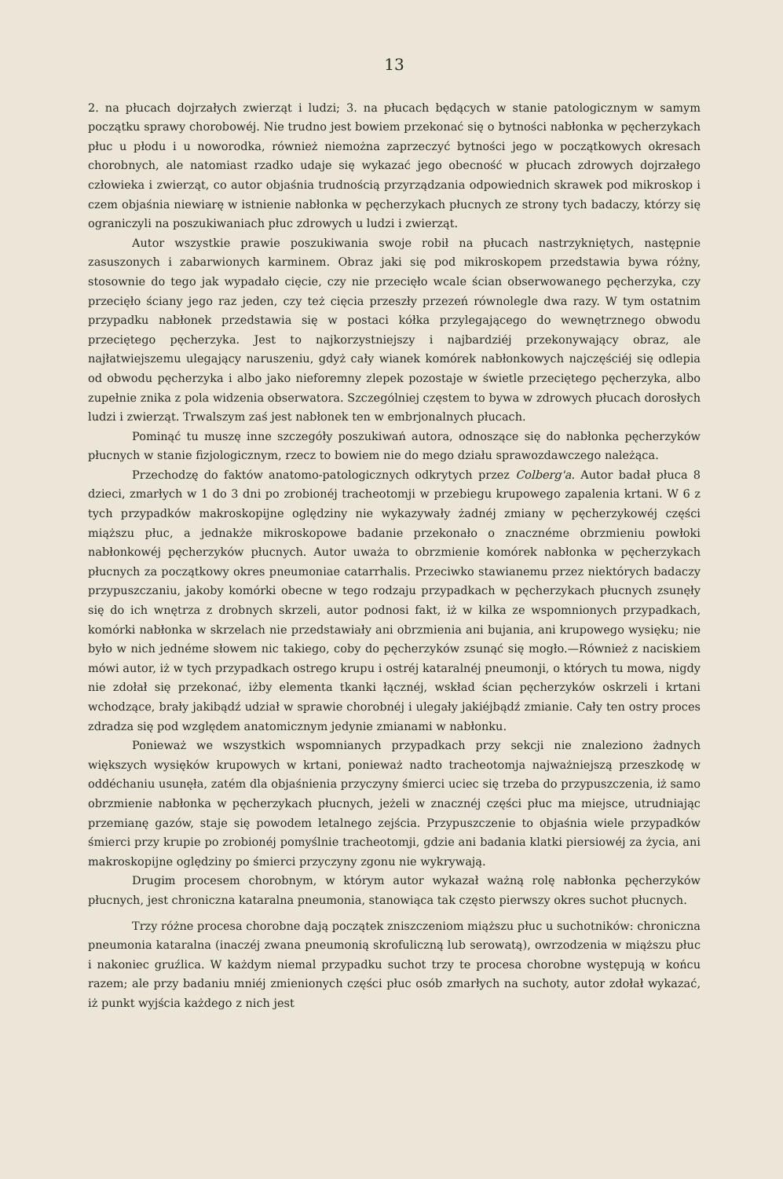13
2. na płucach dojrzałych zwierząt i ludzi; 3. na płucach będących w stanie patologicznym w samym początku sprawy chorobowéj. Nie trudno jest bowiem przekonać się o bytności nabłonka w pęcherzykach płuc u płodu i u noworodka, również niemożna zaprzeczyć bytności jego w początkowych okresach chorobnych, ale natomiast rzadko udaje się wykazać jego obecność w płucach zdrowych dojrzałego człowieka i zwierząt, co autor objaśnia trudnością przyrządzania odpowiednich skrawek pod mikroskop i czem objaśnia niewiarę w istnienie nabłonka w pęcherzykach płucnych ze strony tych badaczy, którzy się ograniczyli na poszukiwaniach płuc zdrowych u ludzi i zwierząt.
Autor wszystkie prawie poszukiwania swoje robił na płucach nastrzykniętych, następnie zasuszonych i zabarwionych karminem. Obraz jaki się pod mikroskopem przedstawia bywa różny, stosownie do tego jak wypadało cięcie, czy nie przecięło wcale ścian obserwowanego pęcherzyka, czy przecięło ściany jego raz jeden, czy też cięcia przeszły przezeń równolegle dwa razy. W tym ostatnim przypadku nabłonek przedstawia się w postaci kółka przylegającego do wewnętrznego obwodu przeciętego pęcherzyka. Jest to najkorzystniejszy i najbardziéj przekonywający obraz, ale najłatwiejszemu ulegający naruszeniu, gdyż cały wianek komórek nabłonkowych najczęściéj się odlepia od obwodu pęcherzyka i albo jako nieforemny zlepek pozostaje w świetle przeciętego pęcherzyka, albo zupełnie znika z pola widzenia obserwatora. Szczególniej częstem to bywa w zdrowych płucach dorosłych ludzi i zwierząt. Trwalszym zaś jest nabłonek ten w embrjonalnych płucach.
Pominąć tu muszę inne szczegóły poszukiwań autora, odnoszące się do nabłonka pęcherzyków płucnych w stanie fizjologicznym, rzecz to bowiem nie do mego działu sprawozdawczego należąca.
Przechodzę do faktów anatomo-patologicznych odkrytych przez Colberg'a. Autor badał płuca 8 dzieci, zmarłych w 1 do 3 dni po zrobionéj tracheotomji w przebiegu krupowego zapalenia krtani. W 6 z tych przypadków makroskopijne oględziny nie wykazywały żadnéj zmiany w pęcherzykowéj części miąższu płuc, a jednakże mikroskopowe badanie przekonało o znacznéme obrzmieniu powłoki nabłonkowéj pęcherzyków płucnych. Autor uważa to obrzmienie komórek nabłonka w pęcherzykach płucnych za początkowy okres pneumoniae catarrhalis. Przeciwko stawianemu przez niektórych badaczy przypuszczaniu, jakoby komórki obecne w tego rodzaju przypadkach w pęcherzykach płucnych zsunęły się do ich wnętrza z drobnych skrzeli, autor podnosi fakt, iż w kilka ze wspomnionych przypadkach, komórki nabłonka w skrzelach nie przedstawiały ani obrzmienia ani bujania, ani krupowego wysięku; nie było w nich jednéme słowem nic takiego, coby do pęcherzyków zsunąć się mogło.—Również z naciskiem mówi autor, iż w tych przypadkach ostrego krupu i ostréj kataralnéj pneumonji, o których tu mowa, nigdy nie zdołał się przekonać, iżby elementa tkanki łącznéj, wskład ścian pęcherzyków oskrzeli i krtani wchodzące, brały jakibądź udział w sprawie chorobnéj i ulegały jakiéjbądź zmianie. Cały ten ostry proces zdradza się pod względem anatomicznym jedynie zmianami w nabłonku.
Ponieważ we wszystkich wspomnianych przypadkach przy sekcji nie znaleziono żadnych większych wysięków krupowych w krtani, ponieważ nadto tracheotomja najważniejszą przeszkodę w oddéchaniu usunęła, zatém dla objaśnienia przyczyny śmierci uciec się trzeba do przypuszczenia, iż samo obrzmienie nabłonka w pęcherzykach płucnych, jeżeli w znacznéj części płuc ma miejsce, utrudniając przemianę gazów, staje się powodem letalnego zejścia. Przypuszczenie to objaśnia wiele przypadków śmierci przy krupie po zrobionéj pomyślnie tracheotomji, gdzie ani badania klatki piersiowéj za życia, ani makroskopijne oględziny po śmierci przyczyny zgonu nie wykrywają.
Drugim procesem chorobnym, w którym autor wykazał ważną rolę nabłonka pęcherzyków płucnych, jest chroniczna kataralna pneumonia, stanowiąca tak często pierwszy okres suchot płucnych.
Trzy różne procesa chorobne dają początek zniszczeniom miąższu płuc u suchotników: chroniczna pneumonia kataralna (inaczéj zwana pneumonią skrofuliczną lub serowatą), owrzodzenia w miąższu płuc i nakoniec gruźlica. W każdym niemal przypadku suchot trzy te procesa chorobne występują w końcu razem; ale przy badaniu mniéj zmienionych części płuc osób zmarłych na suchoty, autor zdołał wykazać, iż punkt wyjścia każdego z nich jest